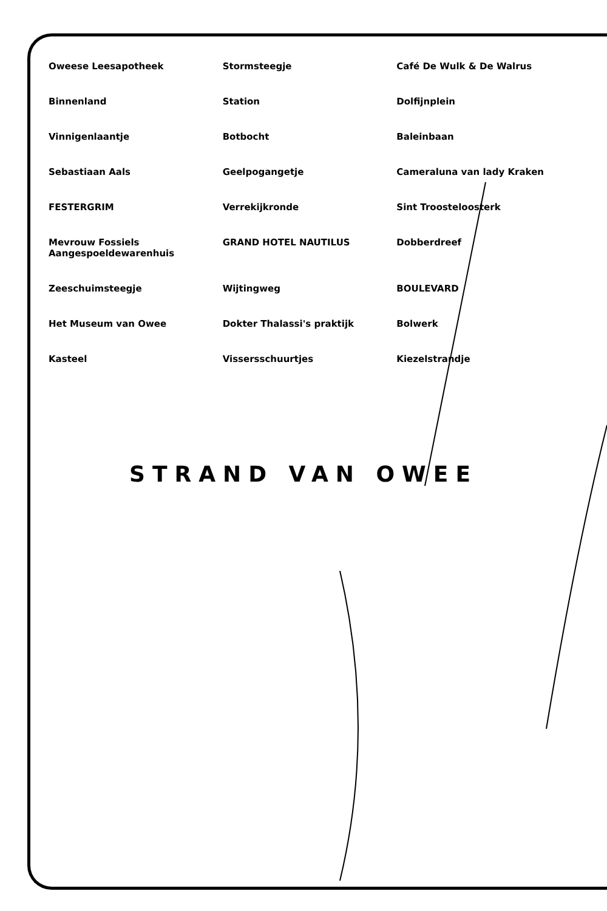Oweese Leesapotheek
Stormsteegje
Café De Wulk & De Walrus
Binnenland
Station
Dolfijnplein
Vinnigenlaantje
Botbocht
Baleinbaan
Sebastiaan Aals
Geelpogangetje
Cameraluna van lady Kraken
FESTERGRIM
Verrekijkronde
Sint Troosteloosterk
Mevrouw Fossiels Aangespoeldewarenhuis
GRAND HOTEL NAUTILUS
Dobberdreef
Zeeschuimsteegje
Wijtingweg
BOULEVARD
Het Museum van Owee
Dokter Thalassi's praktijk
Bolwerk
Kasteel
Vissersschuurtjes
Kiezelstrandje
STRAND VAN OWEE